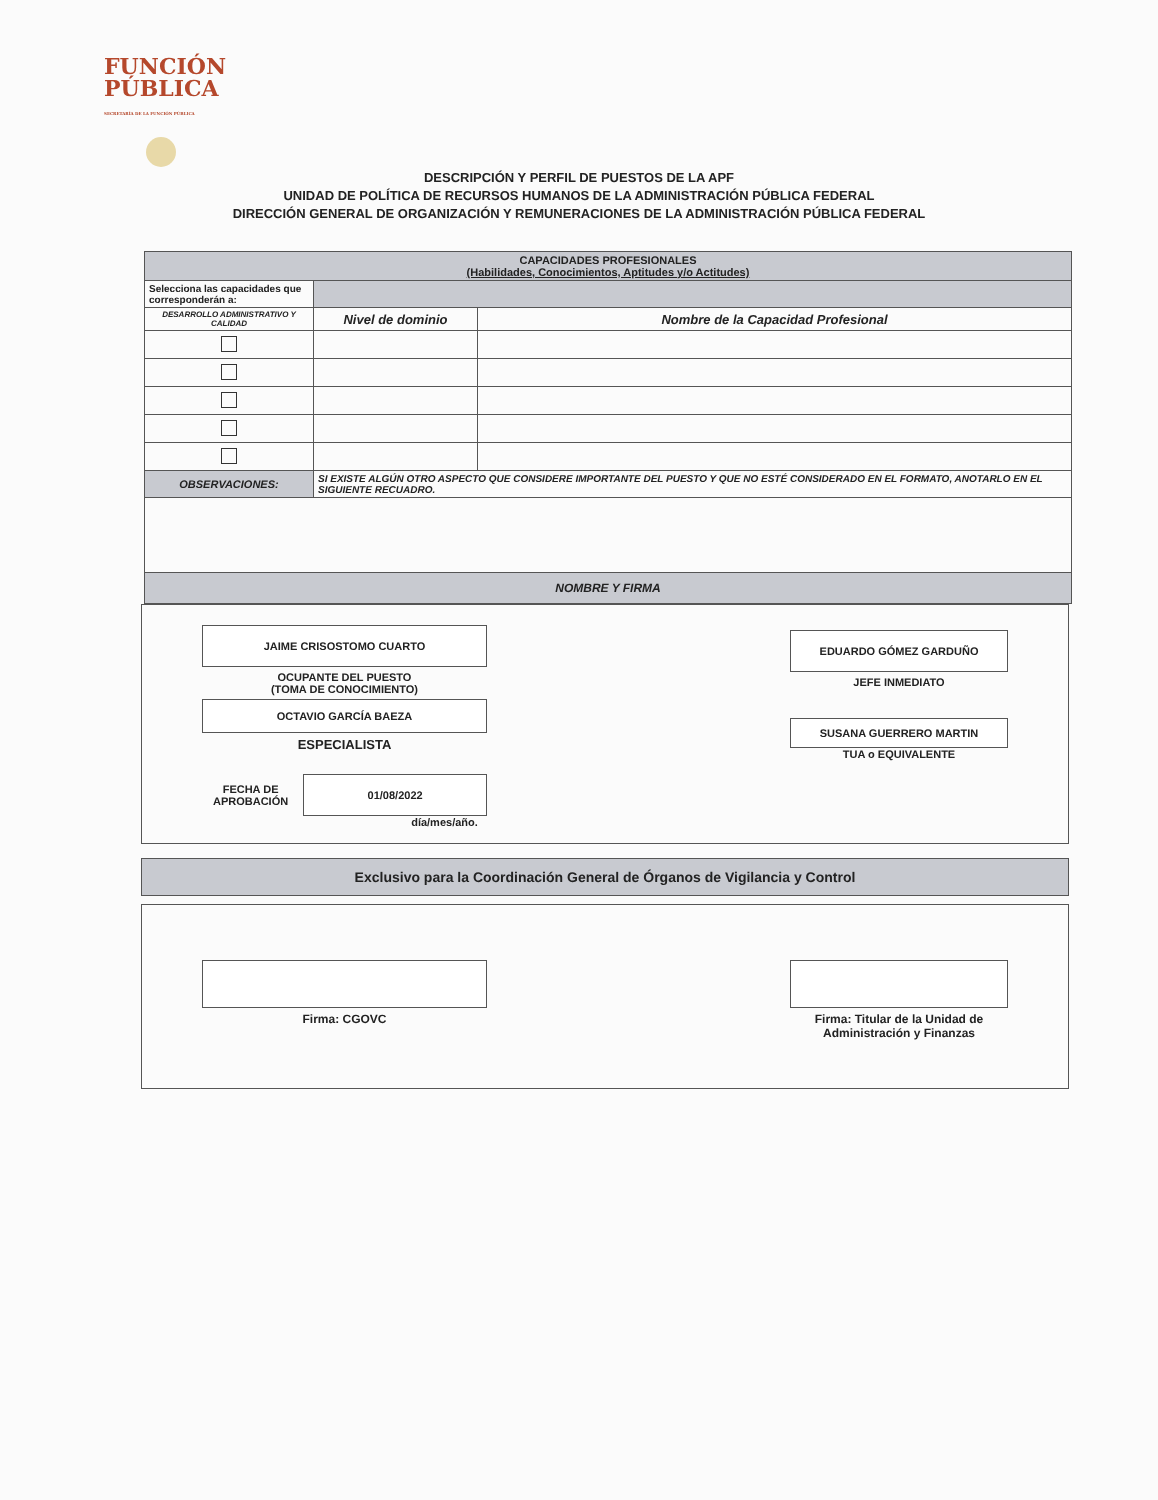FUNCIÓN
PÚBLICA
SECRETARÍA DE LA FUNCIÓN PÚBLICA
DESCRIPCIÓN Y PERFIL DE PUESTOS DE LA APF
UNIDAD DE POLÍTICA DE RECURSOS HUMANOS DE LA ADMINISTRACIÓN PÚBLICA FEDERAL
DIRECCIÓN GENERAL DE ORGANIZACIÓN Y REMUNERACIONES DE LA ADMINISTRACIÓN PÚBLICA FEDERAL
| CAPACIDADES PROFESIONALES (Habilidades, Conocimientos, Aptitudes y/o Actitudes) | | |
| Selecciona las capacidades que corresponderán a: | | |
| DESARROLLO ADMINISTRATIVO Y CALIDAD | Nivel de dominio | Nombre de la Capacidad Profesional |
| OBSERVACIONES: | SI EXISTE ALGÚN OTRO ASPECTO QUE CONSIDERE IMPORTANTE DEL PUESTO Y QUE NO ESTÉ CONSIDERADO EN EL FORMATO, ANOTARLO EN EL SIGUIENTE RECUADRO. | |
| NOMBRE Y FIRMA | | |
JAIME CRISOSTOMO CUARTO
OCUPANTE DEL PUESTO
(TOMA DE CONOCIMIENTO)
OCTAVIO GARCÍA BAEZA
ESPECIALISTA
FECHA DE APROBACIÓN
01/08/2022
día/mes/año.
EDUARDO GÓMEZ GARDUÑO
JEFE INMEDIATO
SUSANA GUERRERO MARTIN
TUA o EQUIVALENTE
Exclusivo para la Coordinación General de Órganos de Vigilancia y Control
Firma: CGOVC Firma: Titular de la Unidad de Administración y Finanzas